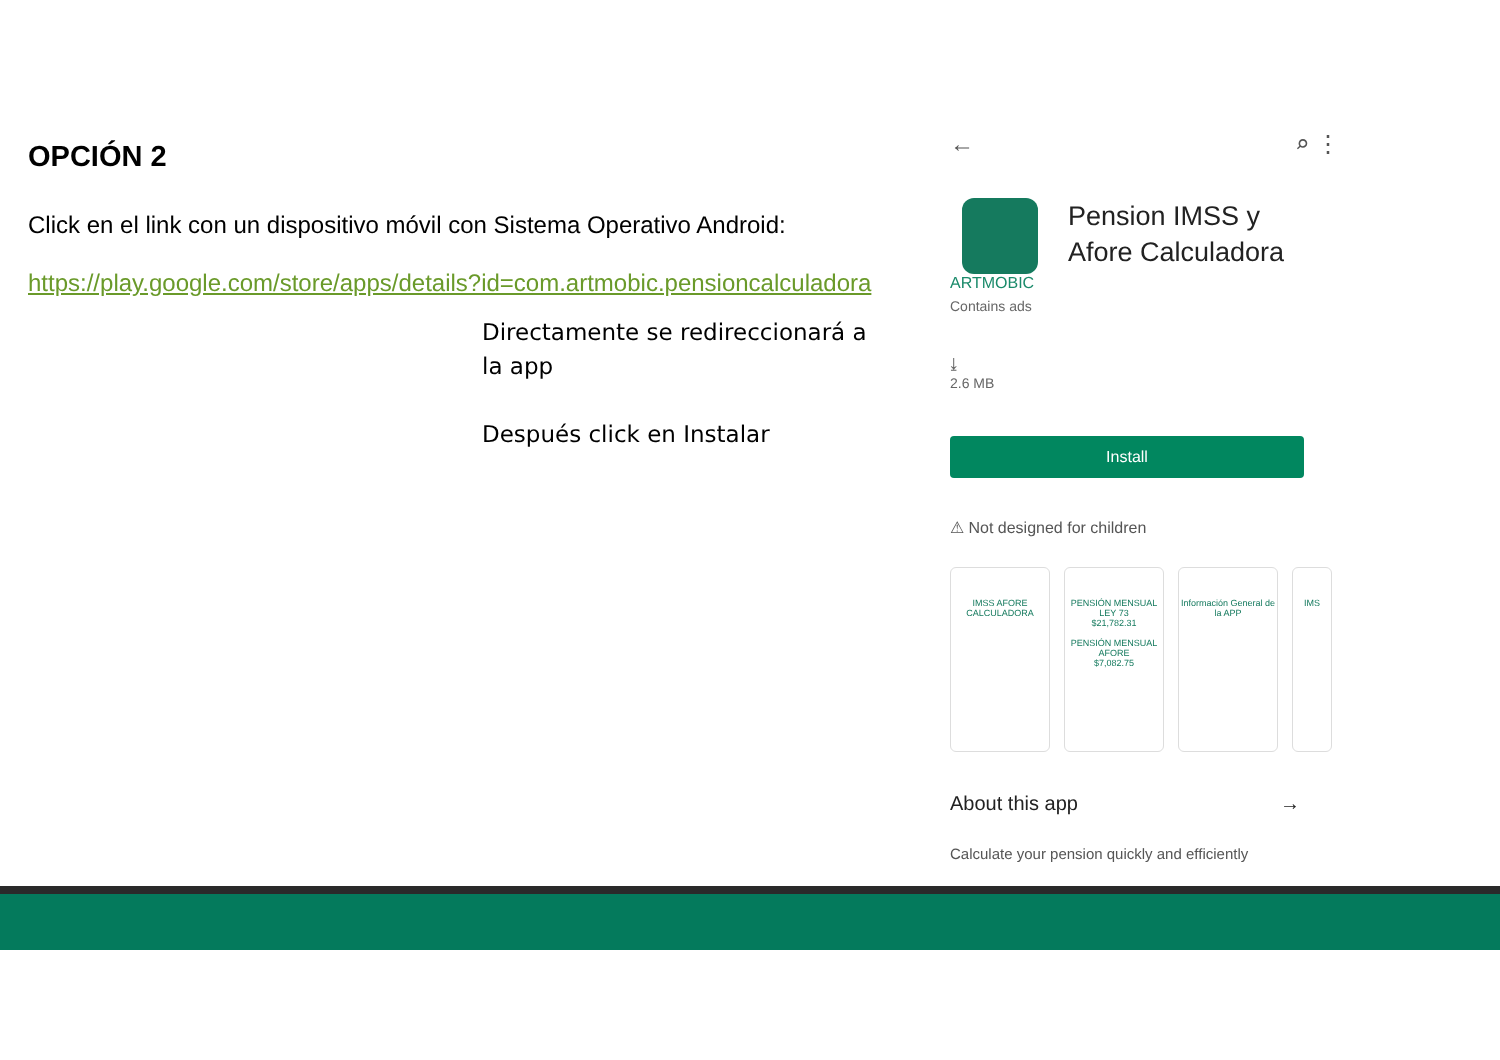OPCIÓN 2
Click en el link con un dispositivo móvil con Sistema Operativo Android:
https://play.google.com/store/apps/details?id=com.artmobic.pensioncalculadora
Directamente se redireccionará a la app
Después click en Instalar
← ⌕ ⋮
Pension IMSS y
Afore Calculadora
ARTMOBIC
Contains ads
⤓
2.6 MB
Install
⚠ Not designed for children
IMSS AFORE
CALCULADORA
PENSIÓN MENSUAL LEY 73
$21,782.31
PENSIÓN MENSUAL AFORE
$7,082.75
Información General de la APP
IMS
About this app →
Calculate your pension quickly and efficiently